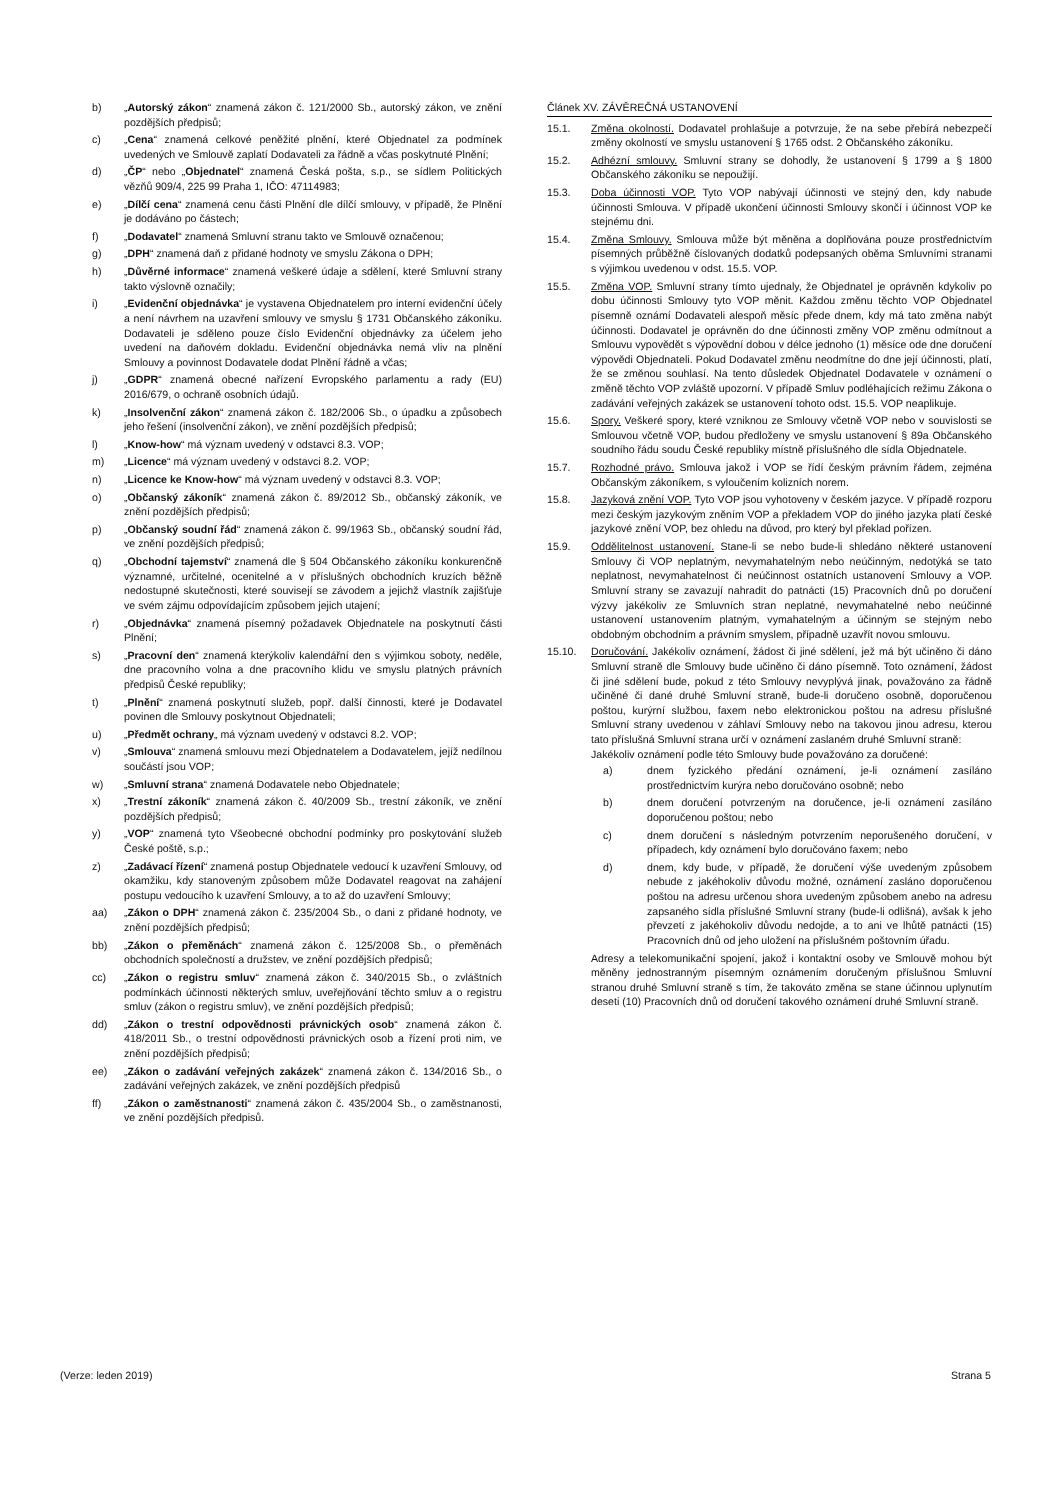b) „Autorský zákon“ znamená zákon č. 121/2000 Sb., autorský zákon, ve znění pozdějších předpisů;
c) „Cena“ znamená celkové peněžité plnění, které Objednatel za podmínek uvedených ve Smlouvě zaplatí Dodavateli za řádně a včas poskytnuté Plnění;
d) „ČP“ nebo „Objednatel“ znamená Česká pošta, s.p., se sídlem Politických vězňů 909/4, 225 99 Praha 1, IČO: 47114983;
e) „Dílčí cena“ znamená cenu části Plnění dle dílčí smlouvy, v případě, že Plnění je dodáváno po částech;
f) „Dodavatel“ znamená Smluvní stranu takto ve Smlouvě označenou;
g) „DPH“ znamená daň z přidané hodnoty ve smyslu Zákona o DPH;
h) „Důvěrné informace“ znamená veškeré údaje a sdělení, které Smluvní strany takto výslovně označily;
i) „Evidenční objednávka“ je vystavena Objednatelem pro interní evidenční účely a není návrhem na uzavření smlouvy ve smyslu § 1731 Občanského zákoníku. Dodavateli je sděleno pouze číslo Evidenční objednávky za účelem jeho uvedení na daňovém dokladu. Evidenční objednávka nemá vliv na plnění Smlouvy a povinnost Dodavatele dodat Plnění řádně a včas;
j) „GDPR“ znamená obecné nařízení Evropského parlamentu a rady (EU) 2016/679, o ochraně osobních údajů.
k) „Insolvenční zákon“ znamená zákon č. 182/2006 Sb., o úpadku a způsobech jeho řešení (insolvenční zákon), ve znění pozdějších předpisů;
l) „Know-how“ má význam uvedený v odstavci 8.3. VOP;
m) „Licence“ má význam uvedený v odstavci 8.2. VOP;
n) „Licence ke Know-how“ má význam uvedený v odstavci 8.3. VOP;
o) „Občanský zákoník“ znamená zákon č. 89/2012 Sb., občanský zákoník, ve znění pozdějších předpisů;
p) „Občanský soudní řád“ znamená zákon č. 99/1963 Sb., občanský soudní řád, ve znění pozdějších předpisů;
q) „Obchodní tajemství“ znamená dle § 504 Občanského zákoníku konkurenčně významné, určitelné, ocenitelné a v příslušných obchodních kruzích běžně nedostupné skutečnosti, které souvisejí se závodem a jejichž vlastník zajišťuje ve svém zájmu odpovídajícím způsobem jejich utajení;
r) „Objednávka“ znamená písemný požadavek Objednatele na poskytnutí části Plnění;
s) „Pracovní den“ znamená kterýkoliv kalendářní den s výjimkou soboty, neděle, dne pracovního volna a dne pracovního klidu ve smyslu platných právních předpisů České republiky;
t) „Plnění“ znamená poskytnutí služeb, popř. další činnosti, které je Dodavatel povinen dle Smlouvy poskytnout Objednateli;
u) „Předmět ochrany„ má význam uvedený v odstavci 8.2. VOP;
v) „Smlouva“ znamená smlouvu mezi Objednatelem a Dodavatelem, jejíž nedílnou součástí jsou VOP;
w) „Smluvní strana“ znamená Dodavatele nebo Objednatele;
x) „Trestní zákoník“ znamená zákon č. 40/2009 Sb., trestní zákoník, ve znění pozdějších předpisů;
y) „VOP“ znamená tyto Všeobecné obchodní podmínky pro poskytování služeb České poště, s.p.;
z) „Zadávací řízení“ znamená postup Objednatele vedoucí k uzavření Smlouvy, od okamžiku, kdy stanoveným způsobem může Dodavatel reagovat na zahájení postupu vedoucího k uzavření Smlouvy, a to až do uzavření Smlouvy;
aa) „Zákon o DPH“ znamená zákon č. 235/2004 Sb., o dani z přidané hodnoty, ve znění pozdějších předpisů;
bb) „Zákon o přeměnách“ znamená zákon č. 125/2008 Sb., o přeměnách obchodních společností a družstev, ve znění pozdějších předpisů;
cc) „Zákon o registru smluv“ znamená zákon č. 340/2015 Sb., o zvláštních podmínkách účinnosti některých smluv, uveřejňování těchto smluv a o registru smluv (zákon o registru smluv), ve znění pozdějších předpisů;
dd) „Zákon o trestní odpovědnosti právnických osob“ znamená zákon č. 418/2011 Sb., o trestní odpovědnosti právnických osob a řízení proti nim, ve znění pozdějších předpisů;
ee) „Zákon o zadávání veřejných zakázek“ znamená zákon č. 134/2016 Sb., o zadávání veřejných zakázek, ve znění pozdějších předpisů
ff) „Zákon o zaměstnanosti“ znamená zákon č. 435/2004 Sb., o zaměstnanosti, ve znění pozdějších předpisů.
Článek XV. ZÁVĚREČNÁ USTANOVENÍ
15.1. Změna okolností. Dodavatel prohlašuje a potvrzuje, že na sebe přebírá nebezpečí změny okolností ve smyslu ustanovení § 1765 odst. 2 Občanského zákoníku.
15.2. Adhézní smlouvy. Smluvní strany se dohodly, že ustanovení § 1799 a § 1800 Občanského zákoníku se nepoužijí.
15.3. Doba účinnosti VOP. Tyto VOP nabývají účinnosti ve stejný den, kdy nabude účinnosti Smlouva. V případě ukončení účinnosti Smlouvy skončí i účinnost VOP ke stejnému dni.
15.4. Změna Smlouvy. Smlouva může být měněna a doplňována pouze prostřednictvím písemných průběžně číslovaných dodatků podepsaných oběma Smluvními stranami s výjimkou uvedenou v odst. 15.5. VOP.
15.5. Změna VOP. Smluvní strany tímto ujednaly, že Objednatel je oprávněn kdykoliv po dobu účinnosti Smlouvy tyto VOP měnit. Každou změnu těchto VOP Objednatel písemně oznámí Dodavateli alespoň měsíc přede dnem, kdy má tato změna nabýt účinnosti. Dodavatel je oprávněn do dne účinnosti změny VOP změnu odmítnout a Smlouvu vypovědět s výpovědní dobou v délce jednoho (1) měsíce ode dne doručení výpovědi Objednateli. Pokud Dodavatel změnu neodmítne do dne její účinnosti, platí, že se změnou souhlasí. Na tento důsledek Objednatel Dodavatele v oznámení o změně těchto VOP zvláště upozorní. V případě Smluv podléhajících režimu Zákona o zadávání veřejných zakázek se ustanovení tohoto odst. 15.5. VOP neaplikuje.
15.6. Spory. Veškeré spory, které vzniknou ze Smlouvy včetně VOP nebo v souvislosti se Smlouvou včetně VOP, budou předloženy ve smyslu ustanovení § 89a Občanského soudního řádu soudu České republiky místně příslušného dle sídla Objednatele.
15.7. Rozhodné právo. Smlouva jakož i VOP se řídí českým právním řádem, zejména Občanským zákoníkem, s vyloučením kolizních norem.
15.8. Jazyková znění VOP. Tyto VOP jsou vyhotoveny v českém jazyce. V případě rozporu mezi českým jazykovým zněním VOP a překladem VOP do jiného jazyka platí české jazykové znění VOP, bez ohledu na důvod, pro který byl překlad pořízen.
15.9. Oddělitelnost ustanovení. Stane-li se nebo bude-li shledáno některé ustanovení Smlouvy či VOP neplatným, nevymahatelným nebo neúčinným, nedotýká se tato neplatnost, nevymahatelnost či neúčinnost ostatních ustanovení Smlouvy a VOP. Smluvní strany se zavazují nahradit do patnácti (15) Pracovních dnů po doručení výzvy jakékoliv ze Smluvních stran neplatné, nevymahatelné nebo neúčinné ustanovení ustanovením platným, vymahatelným a účinným se stejným nebo obdobným obchodním a právním smyslem, případně uzavřít novou smlouvu.
15.10. Doručování. Jakékoliv oznámení, žádost či jiné sdělení, jež má být učiněno či dáno Smluvní straně dle Smlouvy bude učiněno či dáno písemně. Toto oznámení, žádost či jiné sdělení bude, pokud z této Smlouvy nevyplývá jinak, považováno za řádně učiněné či dané druhé Smluvní straně, bude-li doručeno osobně, doporučenou poštou, kurýrní službou, faxem nebo elektronickou poštou na adresu příslušné Smluvní strany uvedenou v záhlaví Smlouvy nebo na takovou jinou adresu, kterou tato příslušná Smluvní strana určí v oznámení zaslaném druhé Smluvní straně:
Jakékoliv oznámení podle této Smlouvy bude považováno za doručené:
a) dnem fyzického předání oznámení, je-li oznámení zasíláno prostřednictvím kurýra nebo doručováno osobně; nebo
b) dnem doručení potvrzeným na doručence, je-li oznámení zasíláno doporučenou poštou; nebo
c) dnem doručení s následným potvrzením neporušeného doručení, v případech, kdy oznámení bylo doručováno faxem; nebo
d) dnem, kdy bude, v případě, že doručení výše uvedeným způsobem nebude z jakéhokoliv důvodu možné, oznámení zasláno doporučenou poštou na adresu určenou shora uvedeným způsobem anebo na adresu zapsaného sídla příslušné Smluvní strany (bude-li odlišná), avšak k jeho převzetí z jakéhokoliv důvodu nedojde, a to ani ve lhůtě patnácti (15) Pracovních dnů od jeho uložení na příslušném poštovním úřadu.
Adresy a telekomunikační spojení, jakož i kontaktní osoby ve Smlouvě mohou být měněny jednostranným písemným oznámením doručeným příslušnou Smluvní stranou druhé Smluvní straně s tím, že takováto změna se stane účinnou uplynutím deseti (10) Pracovních dnů od doručení takového oznámení druhé Smluvní straně.
(Verze: leden 2019) Strana 5